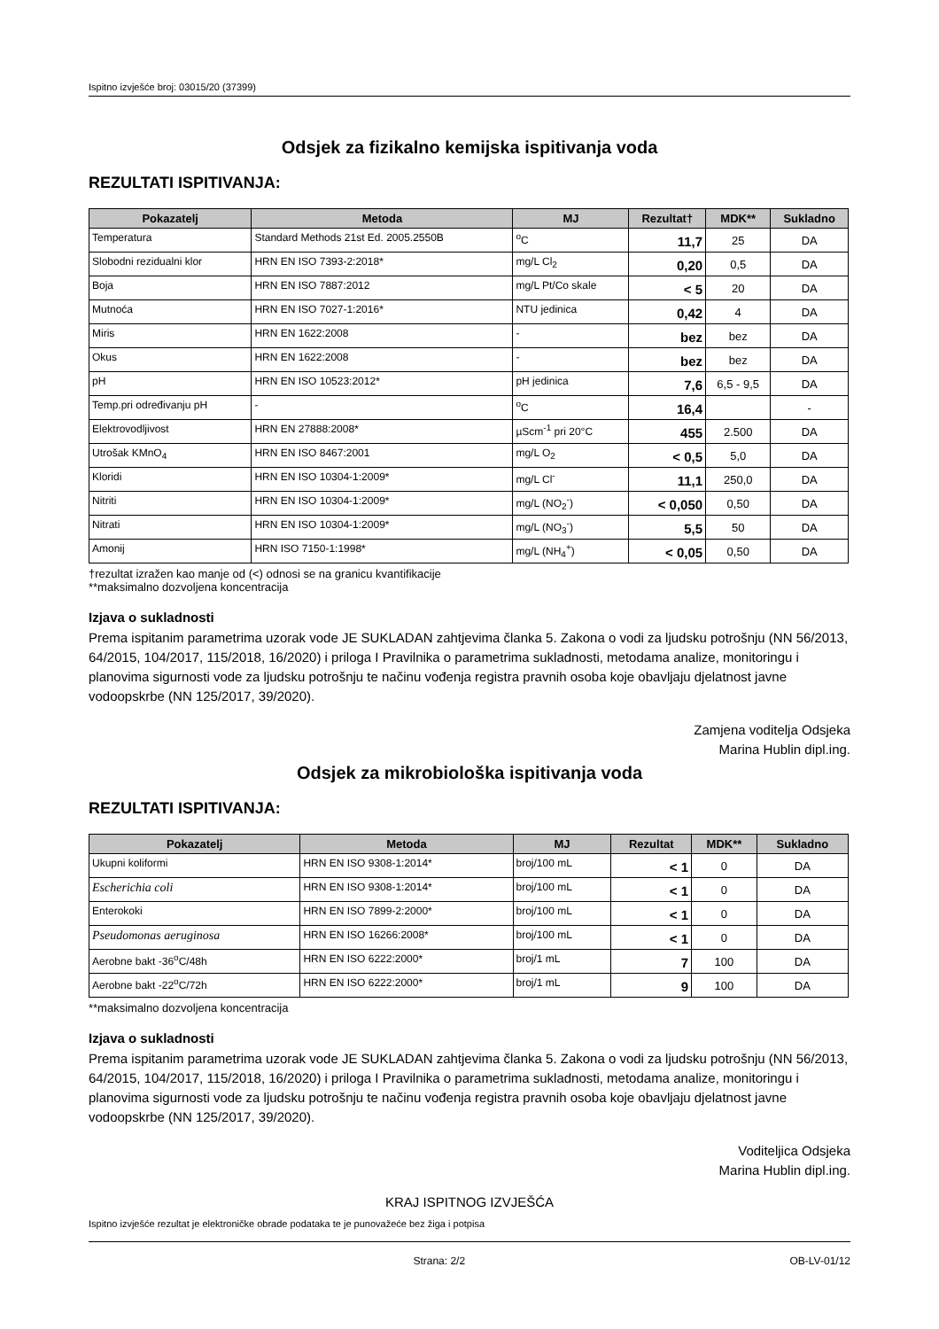Ispitno izvješće broj: 03015/20 (37399)
Odsjek za fizikalno kemijska ispitivanja voda
REZULTATI ISPITIVANJA:
| Pokazatelj | Metoda | MJ | Rezultat† | MDK** | Sukladno |
| --- | --- | --- | --- | --- | --- |
| Temperatura | Standard Methods 21st Ed. 2005.2550B | <sup>o</sup> C | 11,7 | 25 | DA |
| Slobodni rezidualni klor | HRN EN ISO 7393-2:2018* | mg/L Cl<sub>2</sub> | 0,20 | 0,5 | DA |
| Boja | HRN EN ISO 7887:2012 | mg/L Pt/Co skale | < 5 | 20 | DA |
| Mutnoća | HRN EN ISO 7027-1:2016* | NTU jedinica | 0,42 | 4 | DA |
| Miris | HRN EN 1622:2008 | - | bez | bez | DA |
| Okus | HRN EN 1622:2008 | - | bez | bez | DA |
| pH | HRN EN ISO 10523:2012* | pH jedinica | 7,6 | 6,5 - 9,5 | DA |
| Temp.pri određivanju pH | - | <sup>o</sup> C | 16,4 | | - |
| Elektrovodljivost | HRN EN 27888:2008* | µScm<sup>-1</sup> pri 20°C | 455 | 2.500 | DA |
| Utrošak KMnO<sub>4</sub> | HRN EN ISO 8467:2001 | mg/L O<sub>2</sub> | < 0,5 | 5,0 | DA |
| Kloridi | HRN EN ISO 10304-1:2009* | mg/L Cl<sup>-</sup> | 11,1 | 250,0 | DA |
| Nitriti | HRN EN ISO 10304-1:2009* | mg/L (NO<sub>2</sub><sup>-</sup>) | < 0,050 | 0,50 | DA |
| Nitrati | HRN EN ISO 10304-1:2009* | mg/L (NO<sub>3</sub><sup>-</sup>) | 5,5 | 50 | DA |
| Amonij | HRN ISO 7150-1:1998* | mg/L (NH<sub>4</sub><sup>+</sup>) | < 0,05 | 0,50 | DA |
†rezultat izražen kao manje od (<) odnosi se na granicu kvantifikacije
**maksimalno dozvoljena koncentracija
Izjava o sukladnosti
Prema ispitanim parametrima uzorak vode JE SUKLADAN zahtjevima članka 5. Zakona o vodi za ljudsku potrošnju (NN 56/2013, 64/2015, 104/2017, 115/2018, 16/2020) i priloga I Pravilnika o parametrima sukladnosti, metodama analize, monitoringu i planovima sigurnosti vode za ljudsku potrošnju te načinu vođenja registra pravnih osoba koje obavljaju djelatnost javne vodoopskrbe (NN 125/2017, 39/2020).
Zamjena voditelja Odsjeka
Marina Hublin dipl.ing.
Odsjek za mikrobiološka ispitivanja voda
REZULTATI ISPITIVANJA:
| Pokazatelj | Metoda | MJ | Rezultat | MDK** | Sukladno |
| --- | --- | --- | --- | --- | --- |
| Ukupni koliformi | HRN EN ISO 9308-1:2014* | broj/100 mL | < 1 | 0 | DA |
| Escherichia coli | HRN EN ISO 9308-1:2014* | broj/100 mL | < 1 | 0 | DA |
| Enterokoki | HRN EN ISO 7899-2:2000* | broj/100 mL | < 1 | 0 | DA |
| Pseudomonas aeruginosa | HRN EN ISO 16266:2008* | broj/100 mL | < 1 | 0 | DA |
| Aerobne bakt -36<sup>o</sup>C/48h | HRN EN ISO 6222:2000* | broj/1 mL | 7 | 100 | DA |
| Aerobne bakt -22<sup>o</sup>C/72h | HRN EN ISO 6222:2000* | broj/1 mL | 9 | 100 | DA |
**maksimalno dozvoljena koncentracija
Izjava o sukladnosti
Prema ispitanim parametrima uzorak vode JE SUKLADAN zahtjevima članka 5. Zakona o vodi za ljudsku potrošnju (NN 56/2013, 64/2015, 104/2017, 115/2018, 16/2020) i priloga I Pravilnika o parametrima sukladnosti, metodama analize, monitoringu i planovima sigurnosti vode za ljudsku potrošnju te načinu vođenja registra pravnih osoba koje obavljaju djelatnost javne vodoopskrbe (NN 125/2017, 39/2020).
Voditeljica Odsjeka
Marina Hublin dipl.ing.
KRAJ ISPITNOG IZVJEŠĆA
Ispitno izvješće rezultat je elektroničke obrade podataka te je punovažeće bez žiga i potpisa
Strana: 2/2 OB-LV-01/12